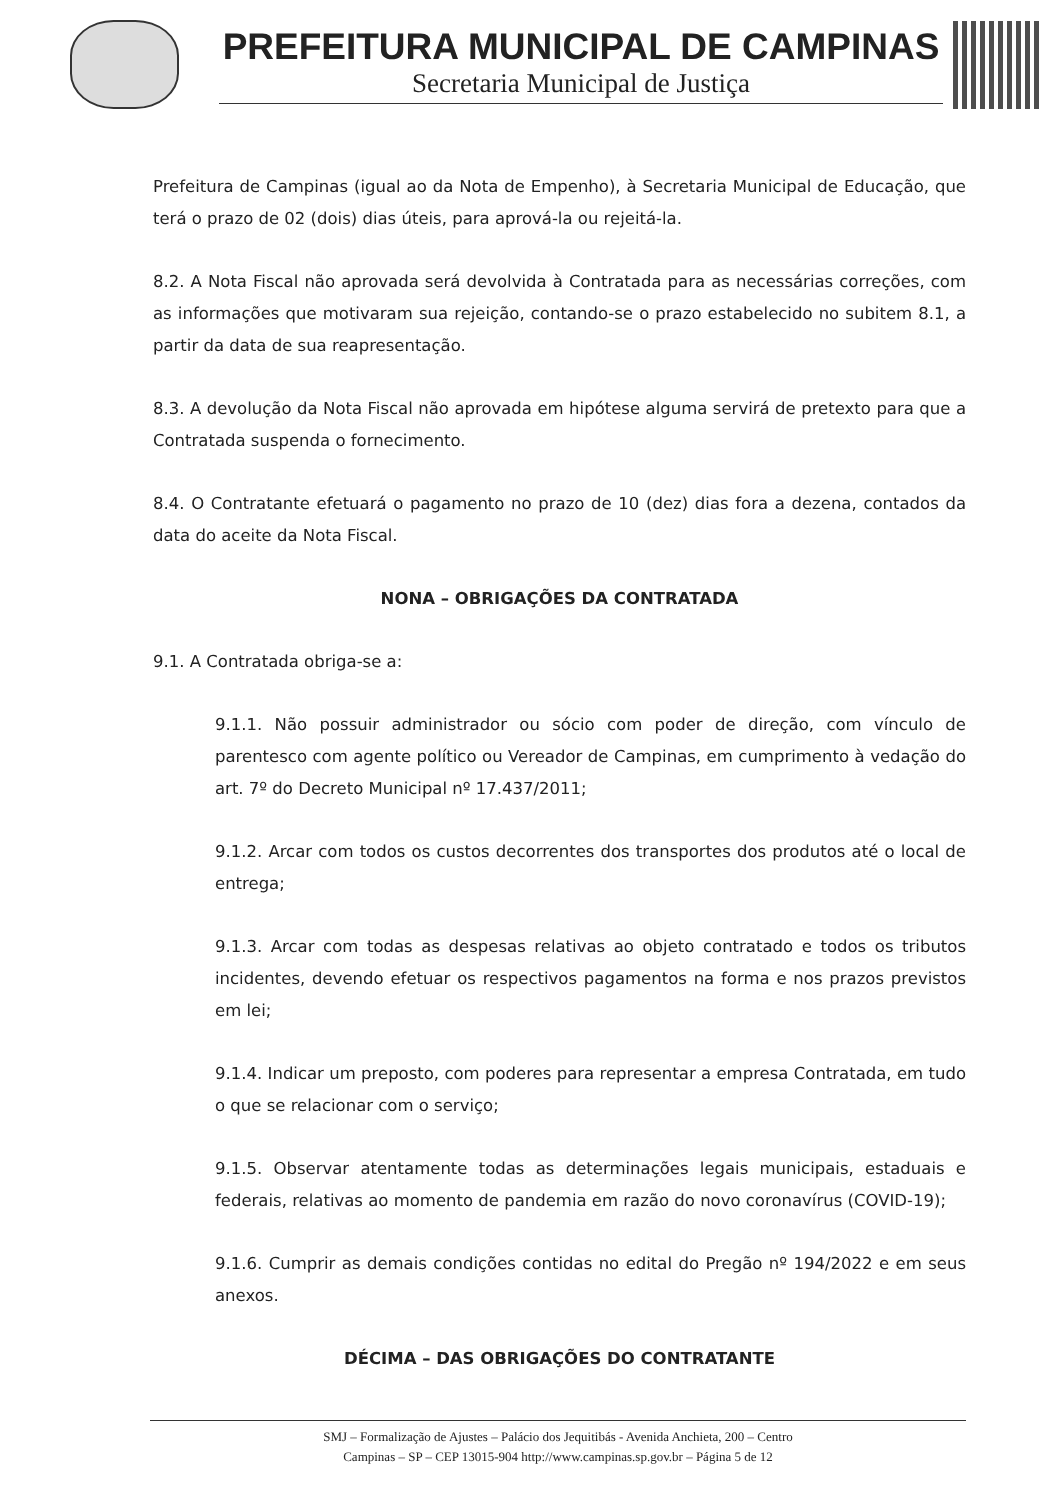PREFEITURA MUNICIPAL DE CAMPINAS
Secretaria Municipal de Justiça
Prefeitura de Campinas (igual ao da Nota de Empenho), à Secretaria Municipal de Educação, que terá o prazo de 02 (dois) dias úteis, para aprová-la ou rejeitá-la.
8.2. A Nota Fiscal não aprovada será devolvida à Contratada para as necessárias correções, com as informações que motivaram sua rejeição, contando-se o prazo estabelecido no subitem 8.1, a partir da data de sua reapresentação.
8.3. A devolução da Nota Fiscal não aprovada em hipótese alguma servirá de pretexto para que a Contratada suspenda o fornecimento.
8.4. O Contratante efetuará o pagamento no prazo de 10 (dez) dias fora a dezena, contados da data do aceite da Nota Fiscal.
NONA – OBRIGAÇÕES DA CONTRATADA
9.1. A Contratada obriga-se a:
9.1.1. Não possuir administrador ou sócio com poder de direção, com vínculo de parentesco com agente político ou Vereador de Campinas, em cumprimento à vedação do art. 7º do Decreto Municipal nº 17.437/2011;
9.1.2. Arcar com todos os custos decorrentes dos transportes dos produtos até o local de entrega;
9.1.3. Arcar com todas as despesas relativas ao objeto contratado e todos os tributos incidentes, devendo efetuar os respectivos pagamentos na forma e nos prazos previstos em lei;
9.1.4. Indicar um preposto, com poderes para representar a empresa Contratada, em tudo o que se relacionar com o serviço;
9.1.5. Observar atentamente todas as determinações legais municipais, estaduais e federais, relativas ao momento de pandemia em razão do novo coronavírus (COVID-19);
9.1.6. Cumprir as demais condições contidas no edital do Pregão nº 194/2022 e em seus anexos.
DÉCIMA – DAS OBRIGAÇÕES DO CONTRATANTE
SMJ – Formalização de Ajustes – Palácio dos Jequitibás - Avenida Anchieta, 200 – Centro
Campinas – SP – CEP 13015-904 http://www.campinas.sp.gov.br – Página 5 de 12